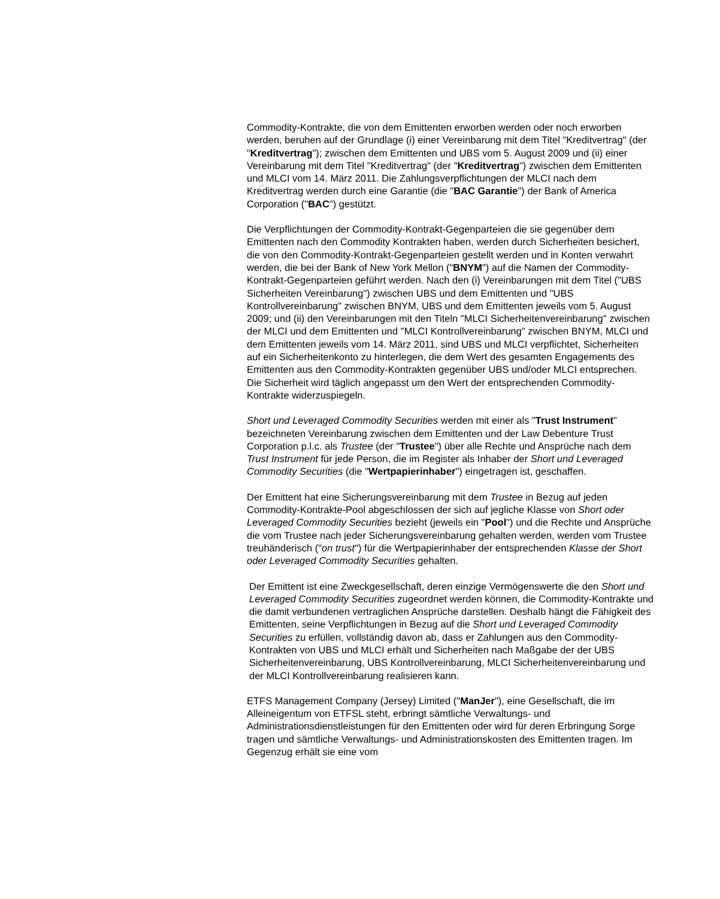Commodity-Kontrakte, die von dem Emittenten erworben werden oder noch erworben werden, beruhen auf der Grundlage (i) einer Vereinbarung mit dem Titel "Kreditvertrag" (der "Kreditvertrag"); zwischen dem Emittenten und UBS vom 5. August 2009 und (ii) einer Vereinbarung mit dem Titel "Kreditvertrag" (der "Kreditvertrag") zwischen dem Emittenten und MLCI vom 14. März 2011. Die Zahlungsverpflichtungen der MLCI nach dem Kreditvertrag werden durch eine Garantie (die "BAC Garantie") der Bank of America Corporation ("BAC") gestützt.
Die Verpflichtungen der Commodity-Kontrakt-Gegenparteien die sie gegenüber dem Emittenten nach den Commodity Kontrakten haben, werden durch Sicherheiten besichert, die von den Commodity-Kontrakt-Gegenparteien gestellt werden und in Konten verwahrt werden, die bei der Bank of New York Mellon ("BNYM") auf die Namen der Commodity-Kontrakt-Gegenparteien geführt werden. Nach den (i) Vereinbarungen mit dem Titel ("UBS Sicherheiten Vereinbarung") zwischen UBS und dem Emittenten und "UBS Kontrollvereinbarung" zwischen BNYM, UBS und dem Emittenten jeweils vom 5. August 2009; und (ii) den Vereinbarungen mit den Titeln "MLCI Sicherheitenvereinbarung" zwischen der MLCI und dem Emittenten und "MLCI Kontrollvereinbarung" zwischen BNYM, MLCI und dem Emittenten jeweils vom 14. März 2011, sind UBS und MLCI verpflichtet, Sicherheiten auf ein Sicherheitenkonto zu hinterlegen, die dem Wert des gesamten Engagements des Emittenten aus den Commodity-Kontrakten gegenüber UBS und/oder MLCI entsprechen. Die Sicherheit wird täglich angepasst um den Wert der entsprechenden Commodity-Kontrakte widerzuspiegeln.
Short und Leveraged Commodity Securities werden mit einer als "Trust Instrument" bezeichneten Vereinbarung zwischen dem Emittenten und der Law Debenture Trust Corporation p.l.c. als Trustee (der "Trustee") über alle Rechte und Ansprüche nach dem Trust Instrument für jede Person, die im Register als Inhaber der Short und Leveraged Commodity Securities (die "Wertpapierinhaber") eingetragen ist, geschaffen.
Der Emittent hat eine Sicherungsvereinbarung mit dem Trustee in Bezug auf jeden Commodity-Kontrakte-Pool abgeschlossen der sich auf jegliche Klasse von Short oder Leveraged Commodity Securities bezieht (jeweils ein "Pool") und die Rechte und Ansprüche die vom Trustee nach jeder Sicherungsvereinbarung gehalten werden, werden vom Trustee treuhänderisch ("on trust") für die Wertpapierinhaber der entsprechenden Klasse der Short oder Leveraged Commodity Securities gehalten.
Der Emittent ist eine Zweckgesellschaft, deren einzige Vermögenswerte die den Short und Leveraged Commodity Securities zugeordnet werden können, die Commodity-Kontrakte und die damit verbundenen vertraglichen Ansprüche darstellen. Deshalb hängt die Fähigkeit des Emittenten, seine Verpflichtungen in Bezug auf die Short und Leveraged Commodity Securities zu erfüllen, vollständig davon ab, dass er Zahlungen aus den Commodity-Kontrakten von UBS und MLCI erhält und Sicherheiten nach Maßgabe der der UBS Sicherheitenvereinbarung, UBS Kontrollvereinbarung, MLCI Sicherheitenvereinbarung und der MLCI Kontrollvereinbarung realisieren kann.
ETFS Management Company (Jersey) Limited ("ManJer"), eine Gesellschaft, die im Alleineigentum von ETFSL steht, erbringt sämtliche Verwaltungs- und Administrationsdienstleistungen für den Emittenten oder wird für deren Erbringung Sorge tragen und sämtliche Verwaltungs- und Administrationskosten des Emittenten tragen. Im Gegenzug erhält sie eine vom